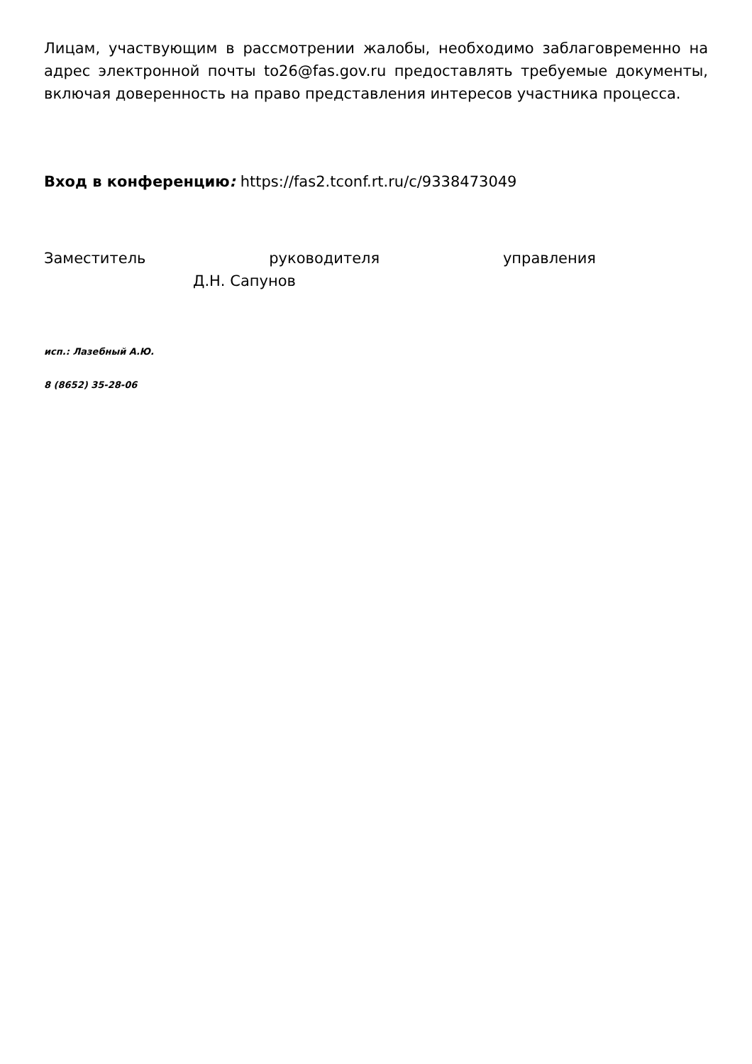Лицам, участвующим в рассмотрении жалобы, необходимо заблаговременно на адрес электронной почты to26@fas.gov.ru предоставлять требуемые документы, включая доверенность на право представления интересов участника процесса.
Вход в конференцию: https://fas2.tconf.rt.ru/c/9338473049
Заместитель руководителя управления
Д.Н. Сапунов
исп.: Лазебный А.Ю.
8 (8652) 35-28-06